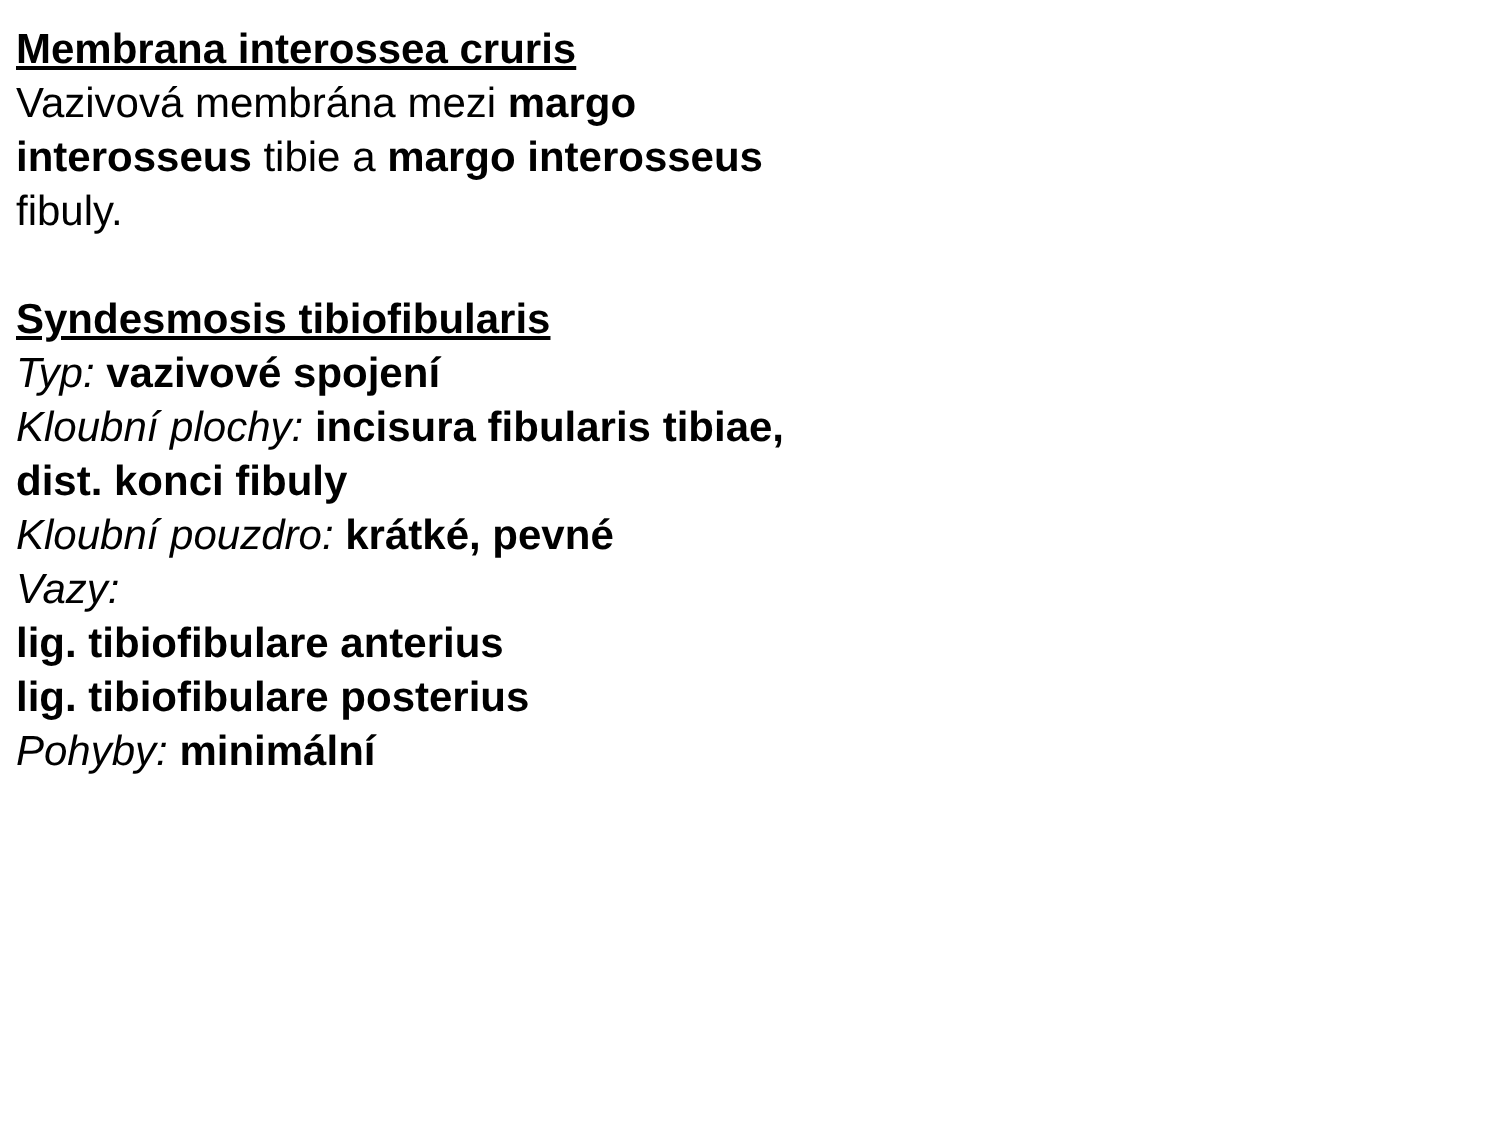Membrana interossea cruris
Vazivová membrána mezi margo interosseus tibie a margo interosseus fibuly.
Syndesmosis tibiofibularis
Typ: vazivové spojení
Kloubní plochy: incisura fibularis tibiae, dist. konci fibuly
Kloubní pouzdro: krátké, pevné
Vazy:
lig. tibiofibulare anterius
lig. tibiofibulare posterius
Pohyby: minimální